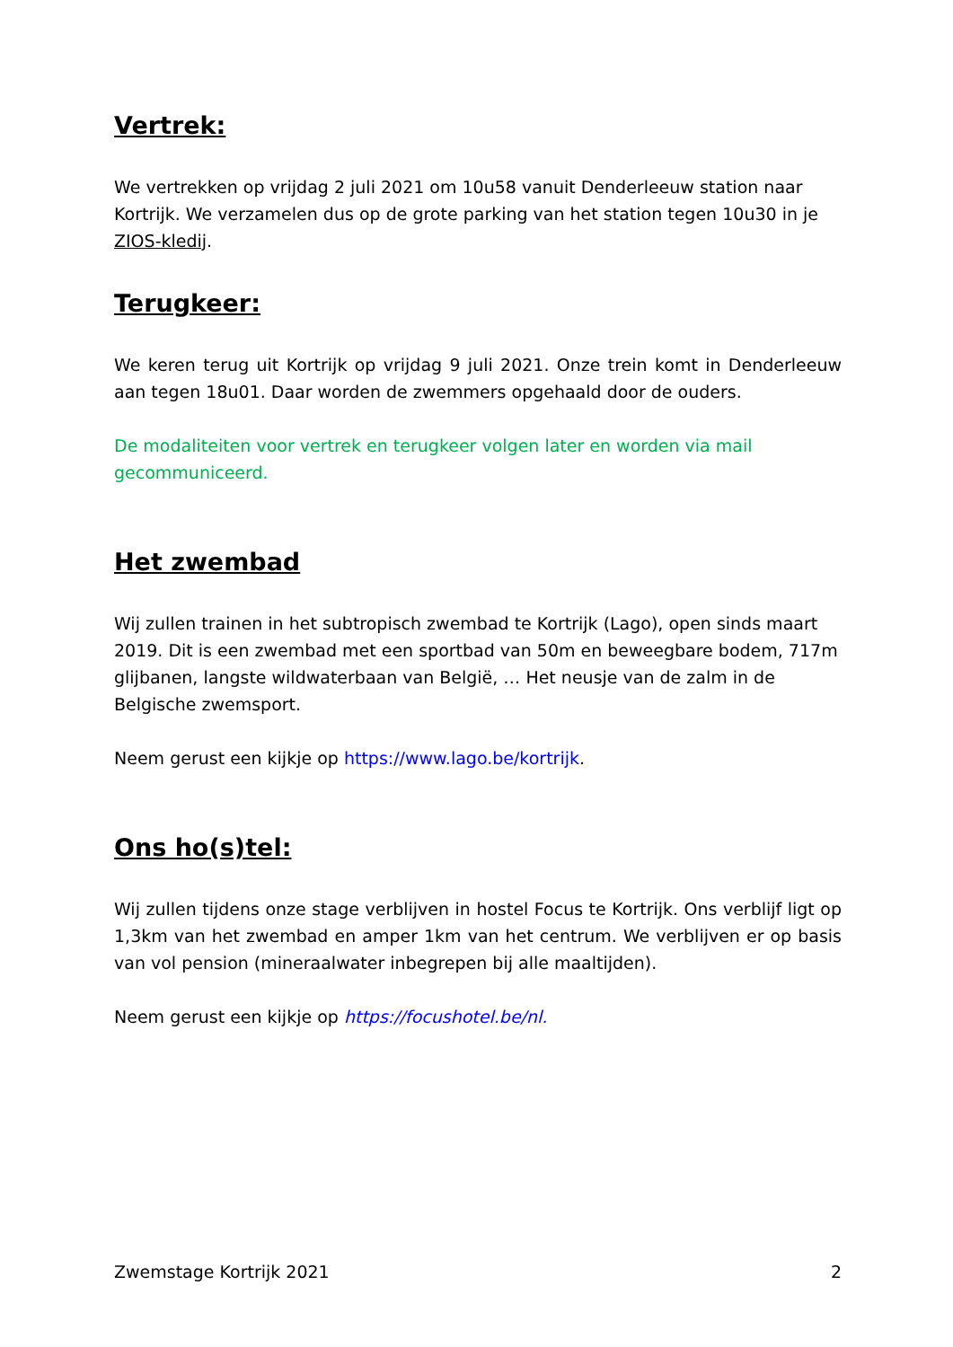Vertrek:
We vertrekken op vrijdag 2 juli 2021 om 10u58 vanuit Denderleeuw station naar Kortrijk. We verzamelen dus op de grote parking van het station tegen 10u30 in je ZIOS-kledij.
Terugkeer:
We keren terug uit Kortrijk op vrijdag 9 juli 2021. Onze trein komt in Denderleeuw aan tegen 18u01. Daar worden de zwemmers opgehaald door de ouders.
De modaliteiten voor vertrek en terugkeer volgen later en worden via mail gecommuniceerd.
Het zwembad
Wij zullen trainen in het subtropisch zwembad te Kortrijk (Lago), open sinds maart 2019. Dit is een zwembad met een sportbad van 50m en beweegbare bodem, 717m glijbanen, langste wildwaterbaan van België, … Het neusje van de zalm in de Belgische zwemsport.
Neem gerust een kijkje op https://www.lago.be/kortrijk.
Ons ho(s)tel:
Wij zullen tijdens onze stage verblijven in hostel Focus te Kortrijk. Ons verblijf ligt op 1,3km van het zwembad en amper 1km van het centrum. We verblijven er op basis van vol pension (mineraalwater inbegrepen bij alle maaltijden).
Neem gerust een kijkje op https://focushotel.be/nl.
Zwemstage Kortrijk 2021 2